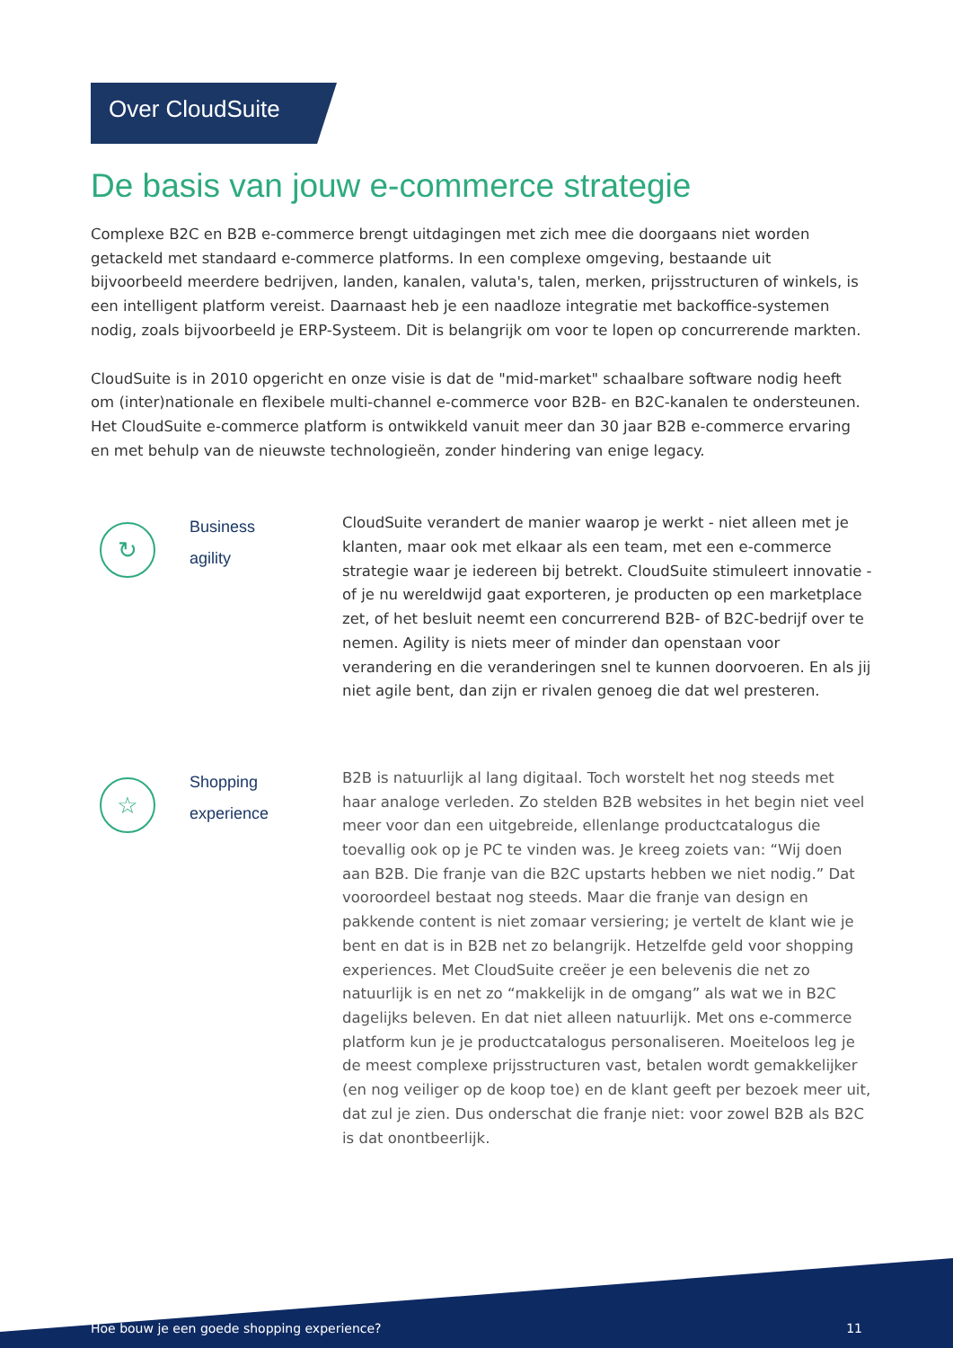Over CloudSuite
De basis van jouw e-commerce strategie
Complexe B2C en B2B e-commerce brengt uitdagingen met zich mee die doorgaans niet worden getackeld met standaard e-commerce platforms. In een complexe omgeving, bestaande uit bijvoorbeeld meerdere bedrijven, landen, kanalen, valuta's, talen, merken, prijsstructuren of winkels, is een intelligent platform vereist. Daarnaast heb je een naadloze integratie met backoffice-systemen nodig, zoals bijvoorbeeld je ERP-Systeem. Dit is belangrijk om voor te lopen op concurrerende markten.
CloudSuite is in 2010 opgericht en onze visie is dat de "mid-market" schaalbare software nodig heeft om (inter)nationale en flexibele multi-channel e-commerce voor B2B- en B2C-kanalen te ondersteunen. Het CloudSuite e-commerce platform is ontwikkeld vanuit meer dan 30 jaar B2B e-commerce ervaring en met behulp van de nieuwste technologieën, zonder hindering van enige legacy.
↻
Business
agility
CloudSuite verandert de manier waarop je werkt - niet alleen met je klanten, maar ook met elkaar als een team, met een e-commerce strategie waar je iedereen bij betrekt. CloudSuite stimuleert innovatie - of je nu wereldwijd gaat exporteren, je producten op een marketplace zet, of het besluit neemt een concurrerend B2B- of B2C-bedrijf over te nemen. Agility is niets meer of minder dan openstaan voor verandering en die veranderingen snel te kunnen doorvoeren. En als jij niet agile bent, dan zijn er rivalen genoeg die dat wel presteren.
☆
Shopping
experience
B2B is natuurlijk al lang digitaal. Toch worstelt het nog steeds met haar analoge verleden. Zo stelden B2B websites in het begin niet veel meer voor dan een uitgebreide, ellenlange productcatalogus die toevallig ook op je PC te vinden was. Je kreeg zoiets van: “Wij doen aan B2B. Die franje van die B2C upstarts hebben we niet nodig.” Dat vooroordeel bestaat nog steeds. Maar die franje van design en pakkende content is niet zomaar versiering; je vertelt de klant wie je bent en dat is in B2B net zo belangrijk. Hetzelfde geld voor shopping experiences. Met CloudSuite creëer je een belevenis die net zo natuurlijk is en net zo “makkelijk in de omgang” als wat we in B2C dagelijks beleven. En dat niet alleen natuurlijk. Met ons e-commerce platform kun je je productcatalogus personaliseren. Moeiteloos leg je de meest complexe prijsstructuren vast, betalen wordt gemakkelijker (en nog veiliger op de koop toe) en de klant geeft per bezoek meer uit, dat zul je zien. Dus onderschat die franje niet: voor zowel B2B als B2C is dat onontbeerlijk.
Hoe bouw je een goede shopping experience? 11